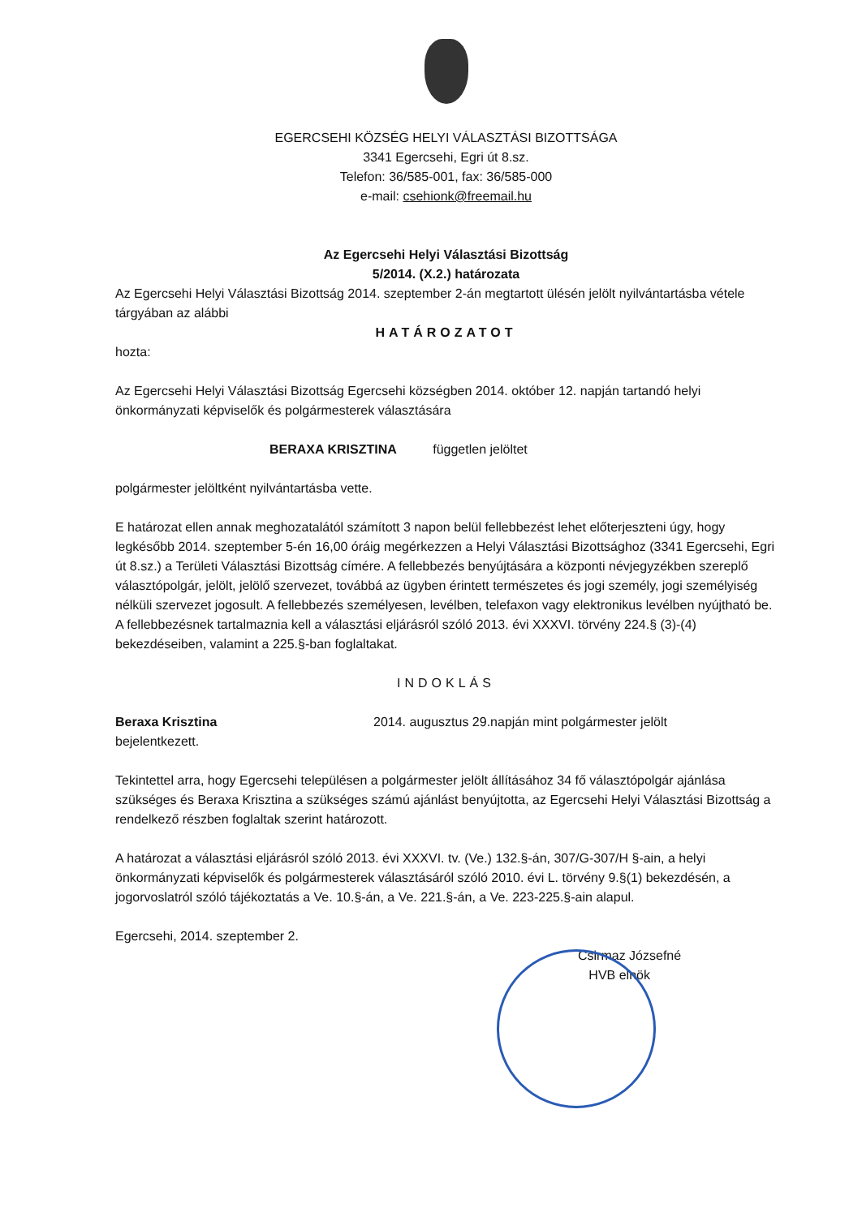EGERCSEHI KÖZSÉG HELYI VÁLASZTÁSI BIZOTTSÁGA
3341 Egercsehi, Egri út 8.sz.
Telefon: 36/585-001, fax: 36/585-000
e-mail: csehionk@freemail.hu
Az Egercsehi Helyi Választási Bizottság
5/2014. (X.2.) határozata
Az Egercsehi Helyi Választási Bizottság 2014. szeptember 2-án megtartott ülésén jelölt nyilvántartásba vétele tárgyában az alábbi
HATÁROZATOT
hozta:
Az Egercsehi Helyi Választási Bizottság Egercsehi községben 2014. október 12. napján tartandó helyi önkormányzati képviselők és polgármesterek választására
BERAXA KRISZTINA független jelöltet
polgármester jelöltként nyilvántartásba vette.
E határozat ellen annak meghozatalától számított 3 napon belül fellebbezést lehet előterjeszteni úgy, hogy legkésőbb 2014. szeptember 5-én 16,00 óráig megérkezzen a Helyi Választási Bizottsághoz (3341 Egercsehi, Egri út 8.sz.) a Területi Választási Bizottság címére. A fellebbezés benyújtására a központi névjegyzékben szereplő választópolgár, jelölt, jelölő szervezet, továbbá az ügyben érintett természetes és jogi személy, jogi személyiség nélküli szervezet jogosult. A fellebbezés személyesen, levélben, telefaxon vagy elektronikus levélben nyújtható be. A fellebbezésnek tartalmaznia kell a választási eljárásról szóló 2013. évi XXXVI. törvény 224.§ (3)-(4) bekezdéseiben, valamint a 225.§-ban foglaltakat.
INDOKLÁS
Beraxa Krisztina 2014. augusztus 29.napján mint polgármester jelölt
bejelentkezett.
Tekintettel arra, hogy Egercsehi településen a polgármester jelölt állításához 34 fő választópolgár ajánlása szükséges és Beraxa Krisztina a szükséges számú ajánlást benyújtotta, az Egercsehi Helyi Választási Bizottság a rendelkező részben foglaltak szerint határozott.
A határozat a választási eljárásról szóló 2013. évi XXXVI. tv. (Ve.) 132.§-án, 307/G-307/H §-ain, a helyi önkormányzati képviselők és polgármesterek választásáról szóló 2010. évi L. törvény 9.§(1) bekezdésén, a jogorvoslatról szóló tájékoztatás a Ve. 10.§-án, a Ve. 221.§-án, a Ve. 223-225.§-ain alapul.
Egercsehi, 2014. szeptember 2.
Csirmaz Józsefné
HVB elnök